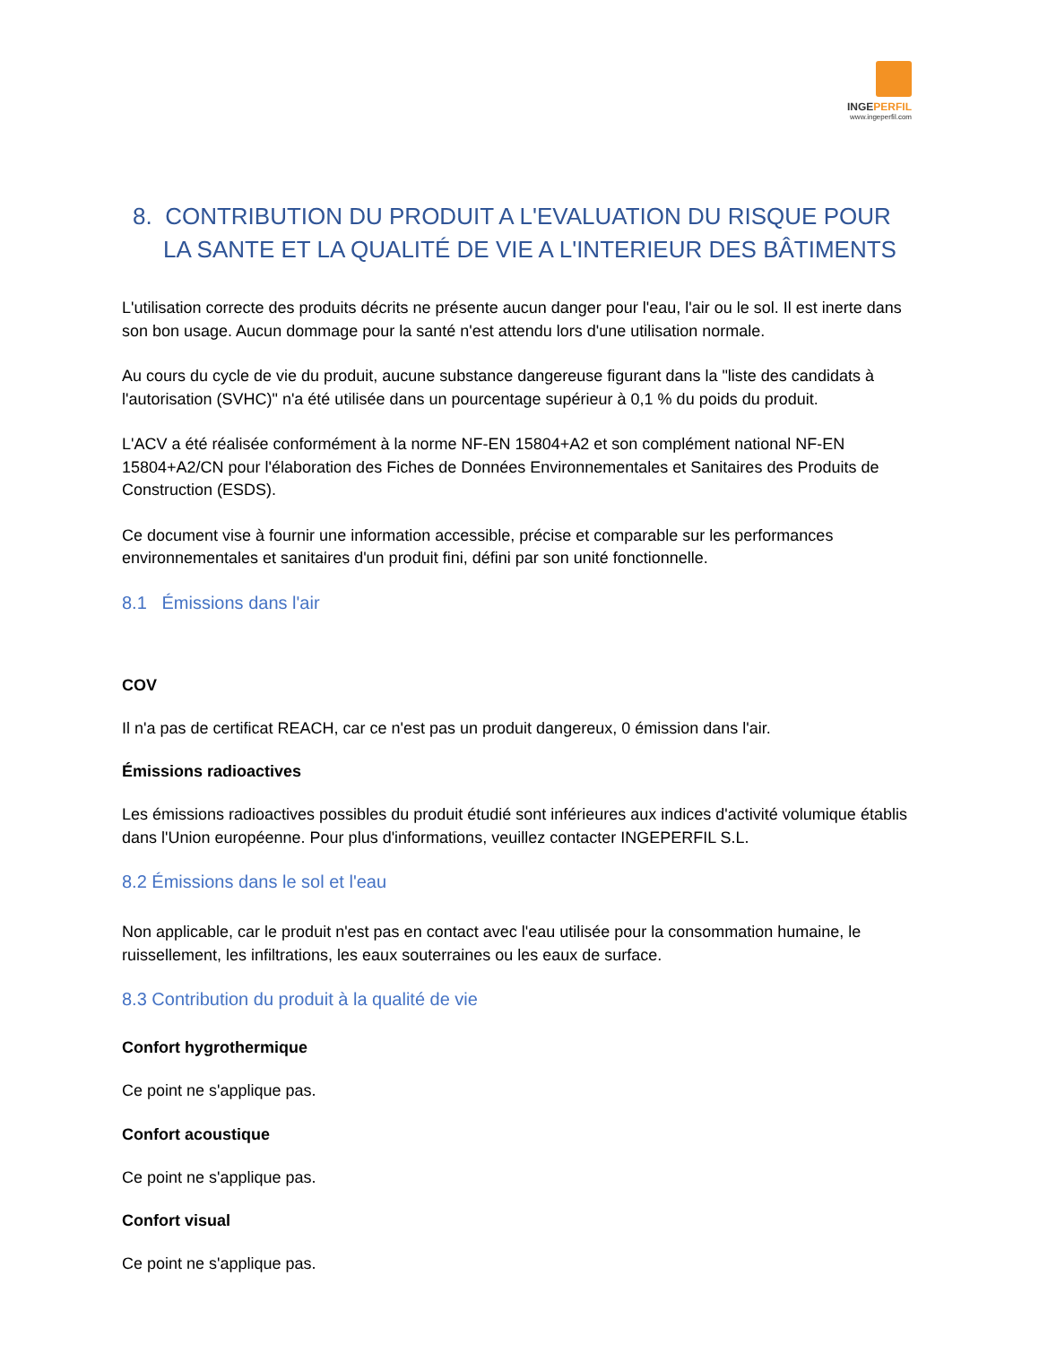INGEPERFIL
www.ingeperfil.com
8. CONTRIBUTION DU PRODUIT A L'EVALUATION DU RISQUE POUR LA SANTE ET LA QUALITÉ DE VIE A L'INTERIEUR DES BÂTIMENTS
L'utilisation correcte des produits décrits ne présente aucun danger pour l'eau, l'air ou le sol. Il est inerte dans son bon usage. Aucun dommage pour la santé n'est attendu lors d'une utilisation normale.
Au cours du cycle de vie du produit, aucune substance dangereuse figurant dans la "liste des candidats à l'autorisation (SVHC)" n'a été utilisée dans un pourcentage supérieur à 0,1 % du poids du produit.
L'ACV a été réalisée conformément à la norme NF-EN 15804+A2 et son complément national NF-EN 15804+A2/CN pour l'élaboration des Fiches de Données Environnementales et Sanitaires des Produits de Construction (ESDS).
Ce document vise à fournir une information accessible, précise et comparable sur les performances environnementales et sanitaires d'un produit fini, défini par son unité fonctionnelle.
8.1 Émissions dans l'air
COV
Il n'a pas de certificat REACH, car ce n'est pas un produit dangereux, 0 émission dans l'air.
Émissions radioactives
Les émissions radioactives possibles du produit étudié sont inférieures aux indices d'activité volumique établis dans l'Union européenne. Pour plus d'informations, veuillez contacter INGEPERFIL S.L.
8.2 Émissions dans le sol et l'eau
Non applicable, car le produit n'est pas en contact avec l'eau utilisée pour la consommation humaine, le ruissellement, les infiltrations, les eaux souterraines ou les eaux de surface.
8.3 Contribution du produit à la qualité de vie
Confort hygrothermique
Ce point ne s'applique pas.
Confort acoustique
Ce point ne s'applique pas.
Confort visual
Ce point ne s'applique pas.